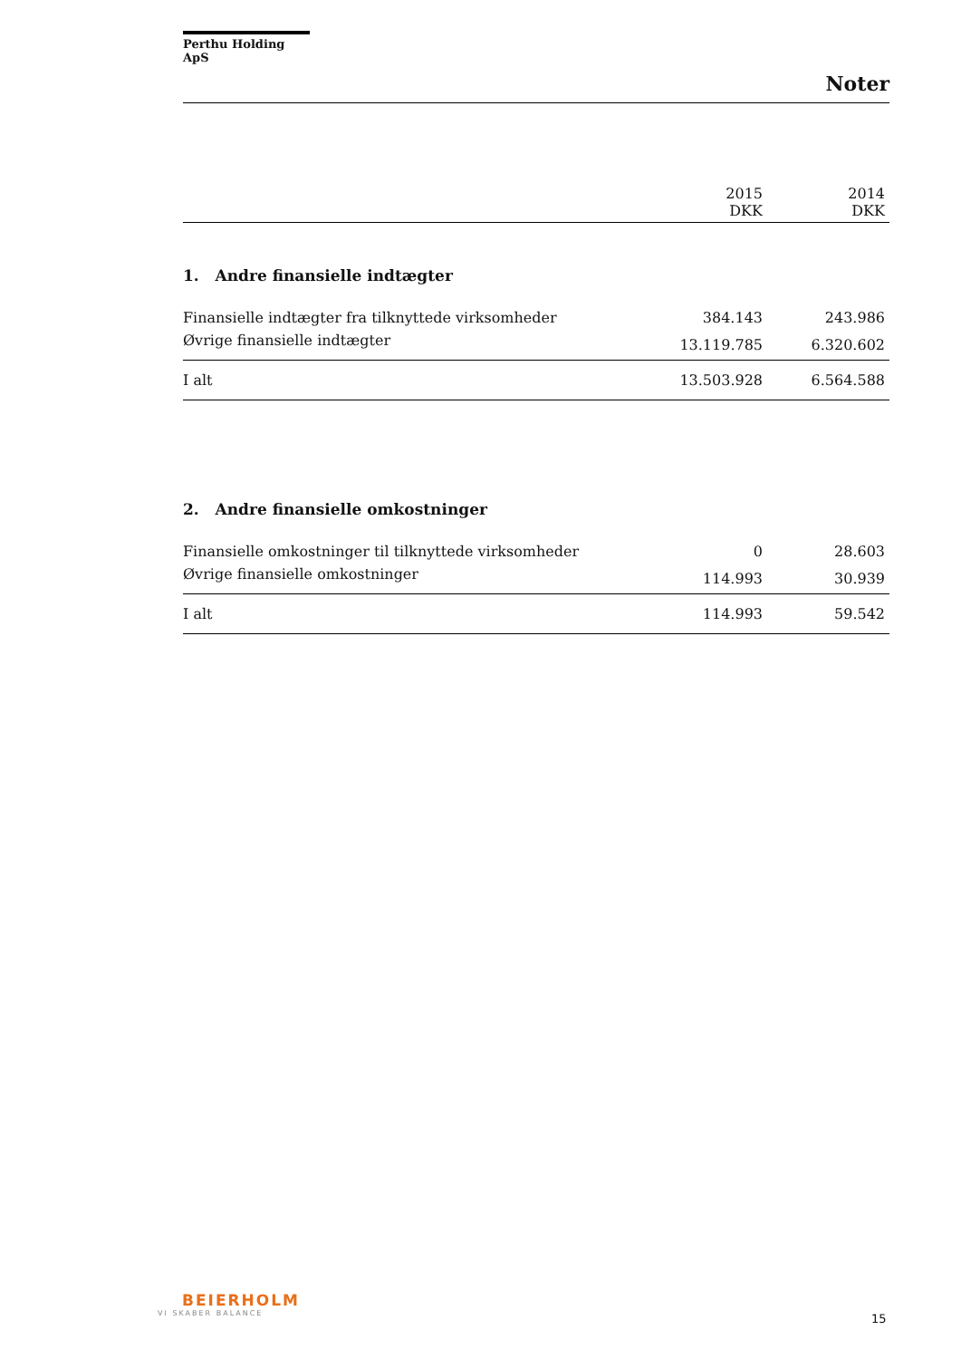Perthu Holding ApS
Noter
| | 2015 DKK | 2014 DKK |
| --- | --- | --- |
1. Andre finansielle indtægter
| Finansielle indtægter fra tilknyttede virksomheder | 384.143 | 243.986 |
| Øvrige finansielle indtægter | 13.119.785 | 6.320.602 |
| I alt | 13.503.928 | 6.564.588 |
2. Andre finansielle omkostninger
| Finansielle omkostninger til tilknyttede virksomheder | 0 | 28.603 |
| Øvrige finansielle omkostninger | 114.993 | 30.939 |
| I alt | 114.993 | 59.542 |
BEIERHOLM
VI SKABER BALANCE
15